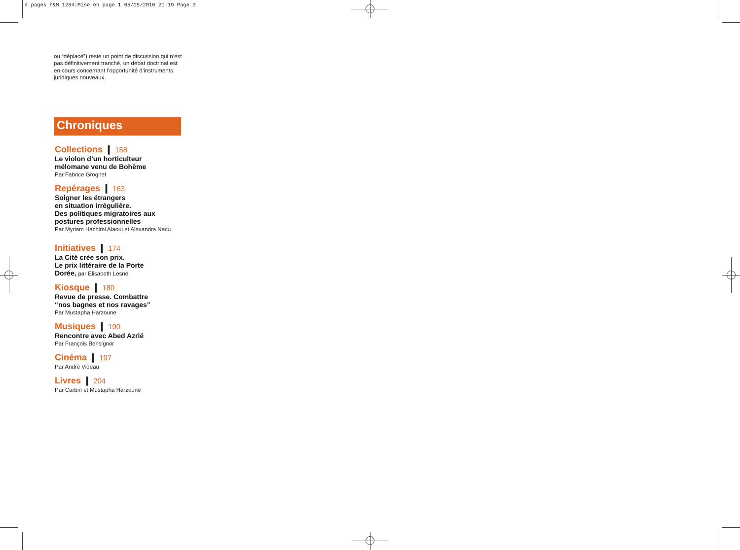4 pages h&M 1284:Mise en page 1 05/05/2010 21:19 Page 3
ou “déplacé”) reste un point de discussion qui n’est pas définitivement tranché, un débat doctrinal est en cours concernant l’opportunité d’instruments juridiques nouveaux.
Chroniques
Collections ❙ 158
Le violon d’un horticulteur
mélomane venu de Bohême
Par Fabrice Grognet
Repérages ❙ 163
Soigner les étrangers
en situation irrégulière.
Des politiques migratoires aux
postures professionnelles
Par Myriam Hachimi Alaoui et Alexandra Nacu
Initiatives ❙ 174
La Cité crée son prix.
Le prix littéraire de la Porte
Dorée, par Elisabeth Lesne
Kiosque ❙ 180
Revue de presse. Combattre
“nos bagnes et nos ravages”
Par Mustapha Harzoune
Musiques ❙ 190
Rencontre avec Abed Azrié
Par François Bensignor
Cinéma ❙ 197
Par André Videau
Livres ❙ 204
Par Carbin et Mustapha Harzoune